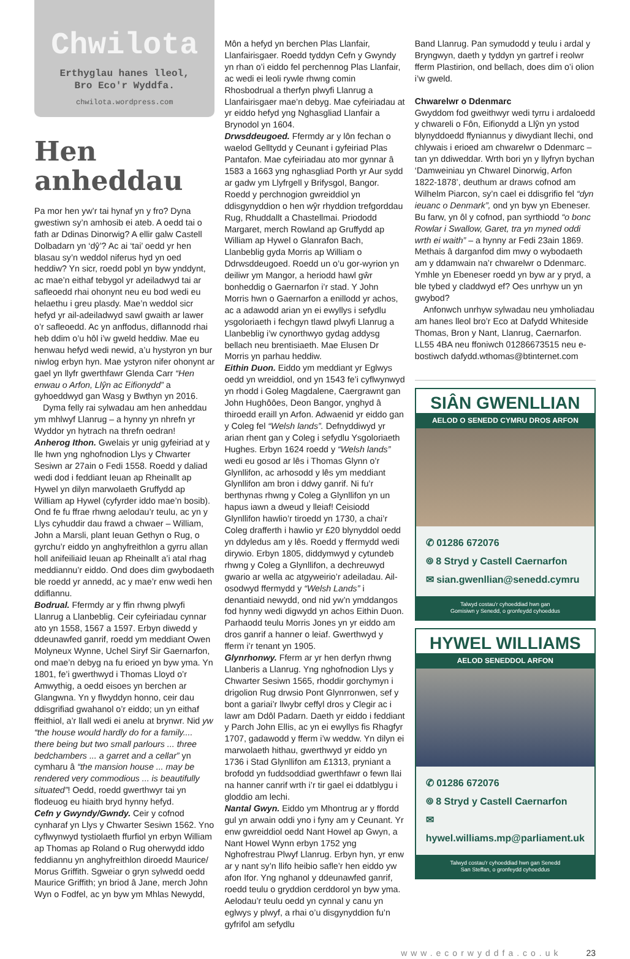Chwilota
Erthyglau hanes lleol,
Bro Eco'r Wyddfa.
chwilota.wordpress.com
Hen anheddau
Pa mor hen yw’r tai hynaf yn y fro? Dyna gwestiwn sy’n amhosib ei ateb. A oedd tai o fath ar Ddinas Dinorwig? A ellir galw Castell Dolbadarn yn ‘dŷ’? Ac ai ‘tai’ oedd yr hen blasau sy’n weddol niferus hyd yn oed heddiw? Yn sicr, roedd pobl yn byw ynddynt, ac mae’n eithaf tebygol yr adeiladwyd tai ar safleoedd rhai ohonynt neu eu bod wedi eu helaethu i greu plasdy. Mae’n weddol sicr hefyd yr ail-adeiladwyd sawl gwaith ar lawer o’r safleoedd. Ac yn anffodus, diflannodd rhai heb ddim o’u hôl i’w gweld heddiw. Mae eu henwau hefyd wedi newid, a’u hystyron yn bur niwlog erbyn hyn. Mae ystyron nifer ohonynt ar gael yn llyfr gwerthfawr Glenda Carr “Hen enwau o Arfon, Llŷn ac Eifionydd” a gyhoeddwyd gan Wasg y Bwthyn yn 2016.
Dyma felly rai sylwadau am hen anheddau ym mhlwyf Llanrug – a hynny yn nhrefn yr Wyddor yn hytrach na threfn oedran!
Anherog Ithon. Gwelais yr unig gyfeiriad at y lle hwn yng nghofnodion Llys y Chwarter Sesiwn ar 27ain o Fedi 1558. Roedd y daliad wedi dod i feddiant Ieuan ap Rheinallt ap Hywel yn dilyn marwolaeth Gruffydd ap William ap Hywel (cyfyrder iddo mae’n bosib). Ond fe fu ffrae rhwng aelodau’r teulu, ac yn y Llys cyhuddir dau frawd a chwaer – William, John a Marsli, plant Ieuan Gethyn o Rug, o gyrchu’r eiddo yn anghyfreithlon a gyrru allan holl anifeiliaid Ieuan ap Rheinallt a’i atal rhag meddiannu’r eiddo. Ond does dim gwybodaeth ble roedd yr annedd, ac y mae’r enw wedi hen ddiflannu.
Bodrual. Ffermdy ar y ffin rhwng plwyfi Llanrug a Llanbeblig. Ceir cyfeiriadau cynnar ato yn 1558, 1567 a 1597. Erbyn diwedd y ddeunawfed ganrif, roedd ym meddiant Owen Molyneux Wynne, Uchel Siryf Sir Gaernarfon, ond mae’n debyg na fu erioed yn byw yma. Yn 1801, fe’i gwerthwyd i Thomas Lloyd o’r Amwythig, a oedd eisoes yn berchen ar Glangwna. Yn y flwyddyn honno, ceir dau ddisgrifiad gwahanol o’r eiddo; un yn eithaf ffeithiol, a’r llall wedi ei anelu at brynwr. Nid yw “the house would hardly do for a family.... there being but two small parlours ... three bedchambers ... a garret and a cellar” yn cymharu â “the mansion house ... may be rendered very commodious ... is beautifully situated”! Oedd, roedd gwerthwyr tai yn flodeuog eu hiaith bryd hynny hefyd.
Cefn y Gwyndy/Gwndy. Ceir y cofnod cynharaf yn Llys y Chwarter Sesiwn 1562. Yno cyflwynwyd tystiolaeth ffurfiol yn erbyn William ap Thomas ap Roland o Rug oherwydd iddo feddiannu yn anghyfreithlon diroedd Maurice/ Morus Griffith. Sgweiar o gryn sylwedd oedd Maurice Griffith; yn briod â Jane, merch John Wyn o Fodfel, ac yn byw ym Mhlas Newydd,
Môn a hefyd yn berchen Plas Llanfair, Llanfairisgaer. Roedd tyddyn Cefn y Gwyndy yn rhan o’i eiddo fel perchennog Plas Llanfair, ac wedi ei leoli rywle rhwng comin Rhosbodrual a therfyn plwyfi Llanrug a Llanfairisgaer mae’n debyg. Mae cyfeiriadau at yr eiddo hefyd yng Nghasgliad Llanfair a Brynodol yn 1604.
Drwsddeugoed. Ffermdy ar y lôn fechan o waelod Gelltydd y Ceunant i gyfeiriad Plas Pantafon. Mae cyfeiriadau ato mor gynnar â 1583 a 1663 yng nghasgliad Porth yr Aur sydd ar gadw ym Llyfrgell y Brifysgol, Bangor. Roedd y perchnogion gwreiddiol yn ddisgynyddion o hen wŷr rhyddion trefgorddau Rug, Rhuddallt a Chastellmai. Priododd Margaret, merch Rowland ap Gruffydd ap William ap Hywel o Glanrafon Bach, Llanbeblig gyda Morris ap William o Ddrwsddeugoed. Roedd un o’u gor-wyrion yn deiliwr ym Mangor, a heriodd hawl gŵr bonheddig o Gaernarfon i’r stad. Y John Morris hwn o Gaernarfon a enillodd yr achos, ac a adawodd arian yn ei ewyllys i sefydlu ysgoloriaeth i fechgyn tlawd plwyfi Llanrug a Llanbeblig i’w cynorthwyo gydag addysg bellach neu brentisiaeth. Mae Elusen Dr Morris yn parhau heddiw.
Eithin Duon. Eiddo ym meddiant yr Eglwys oedd yn wreiddiol, ond yn 1543 fe’i cyflwynwyd yn rhodd i Goleg Magdalene, Caergrawnt gan John Hughôôes, Deon Bangor, ynghyd â thiroedd eraill yn Arfon. Adwaenid yr eiddo gan y Coleg fel “Welsh lands”. Defnyddiwyd yr arian rhent gan y Coleg i sefydlu Ysgoloriaeth Hughes. Erbyn 1624 roedd y “Welsh lands” wedi eu gosod ar lês i Thomas Glynn o’r Glynllifon, ac arhosodd y lês ym meddiant Glynllifon am bron i ddwy ganrif. Ni fu’r berthynas rhwng y Coleg a Glynllifon yn un hapus iawn a dweud y lleiaf! Ceisiodd Glynllifon hawlio’r tiroedd yn 1730, a chai’r Coleg drafferth i hawlio yr £20 blynyddol oedd yn ddyledus am y lês. Roedd y ffermydd wedi dirywio. Erbyn 1805, diddymwyd y cytundeb rhwng y Coleg a Glynllifon, a dechreuwyd gwario ar wella ac atgyweirio’r adeiladau. Ail-osodwyd ffermydd y “Welsh Lands” i denantiaid newydd, ond nid yw’n ymddangos fod hynny wedi digwydd yn achos Eithin Duon. Parhaodd teulu Morris Jones yn yr eiddo am dros ganrif a hanner o leiaf. Gwerthwyd y fferm i’r tenant yn 1905.
Glynrhonwy. Fferm ar yr hen derfyn rhwng Llanberis a Llanrug. Yng nghofnodion Llys y Chwarter Sesiwn 1565, rhoddir gorchymyn i drigolion Rug drwsio Pont Glynrronwen, sef y bont a gariai’r llwybr ceffyl dros y Clegir ac i lawr am Ddôl Padarn. Daeth yr eiddo i feddiant y Parch John Ellis, ac yn ei ewyllys fis Rhagfyr 1707, gadawodd y fferm i’w weddw. Yn dilyn ei marwolaeth hithau, gwerthwyd yr eiddo yn 1736 i Stad Glynllifon am £1313, pryniant a brofodd yn fuddsoddiad gwerthfawr o fewn llai na hanner canrif wrth i’r tir gael ei ddatblygu i gloddio am lechi.
Nantal Gwyn. Eiddo ym Mhontrug ar y ffordd gul yn arwain oddi yno i fyny am y Ceunant. Yr enw gwreiddiol oedd Nant Howel ap Gwyn, a Nant Howel Wynn erbyn 1752 yng Nghofrestrau Plwyf Llanrug. Erbyn hyn, yr enw ar y nant sy’n llifo heibio safle’r hen eiddo yw afon Ifor. Yng nghanol y ddeunawfed ganrif, roedd teulu o gryddion cerddorol yn byw yma. Aelodau’r teulu oedd yn cynnal y canu yn eglwys y plwyf, a rhai o’u disgynyddion fu’n gyfrifol am sefydlu
Band Llanrug. Pan symudodd y teulu i ardal y Bryngwyn, daeth y tyddyn yn gartref i reolwr fferm Plastirion, ond bellach, does dim o’i olion i’w gweld.
Chwarelwr o Ddenmarc
Gwyddom fod gweithwyr wedi tyrru i ardaloedd y chwareli o Fôn, Eifionydd a Llŷn yn ystod blynyddoedd ffyniannus y diwydiant llechi, ond chlywais i erioed am chwarelwr o Ddenmarc – tan yn ddiweddar. Wrth bori yn y llyfryn bychan ‘Damweiniau yn Chwarel Dinorwig, Arfon 1822-1878’, deuthum ar draws cofnod am Wilhelm Piarcon, sy’n cael ei ddisgrifio fel “dyn ieuanc o Denmark”, ond yn byw yn Ebeneser. Bu farw, yn ôl y cofnod, pan syrthiodd “o bonc Rowlar i Swallow, Garet, tra yn myned oddi wrth ei waith” – a hynny ar Fedi 23ain 1869. Methais â darganfod dim mwy o wybodaeth am y ddamwain na’r chwarelwr o Ddenmarc. Ymhle yn Ebeneser roedd yn byw ar y pryd, a ble tybed y claddwyd ef? Oes unrhyw un yn gwybod?
Anfonwch unrhyw sylwadau neu ymholiadau am hanes lleol bro’r Eco at Dafydd Whiteside Thomas, Bron y Nant, Llanrug, Caernarfon. LL55 4BA neu ffoniwch 01286673515 neu e-bostiwch dafydd.wthomas@btinternet.com
SIÂN GWENLLIAN
AELOD O SENEDD CYMRU DROS ARFON
✆ 01286 672076
⌾ 8 Stryd y Castell Caernarfon
✉ sian.gwenllian@senedd.cymru
Talwyd costau'r cyhoeddiad hwn gan
Gomisiwn y Senedd, o gronfeydd cyhoeddus
HYWEL WILLIAMS
AELOD SENEDDOL ARFON
✆ 01286 672076
⌾ 8 Stryd y Castell Caernarfon
✉ hywel.williams.mp@parliament.uk
Talwyd costau'r cyhoeddiad hwn gan Senedd
San Steffan, o gronfeydd cyhoeddus
www.ecorwyddfa.co.uk 23